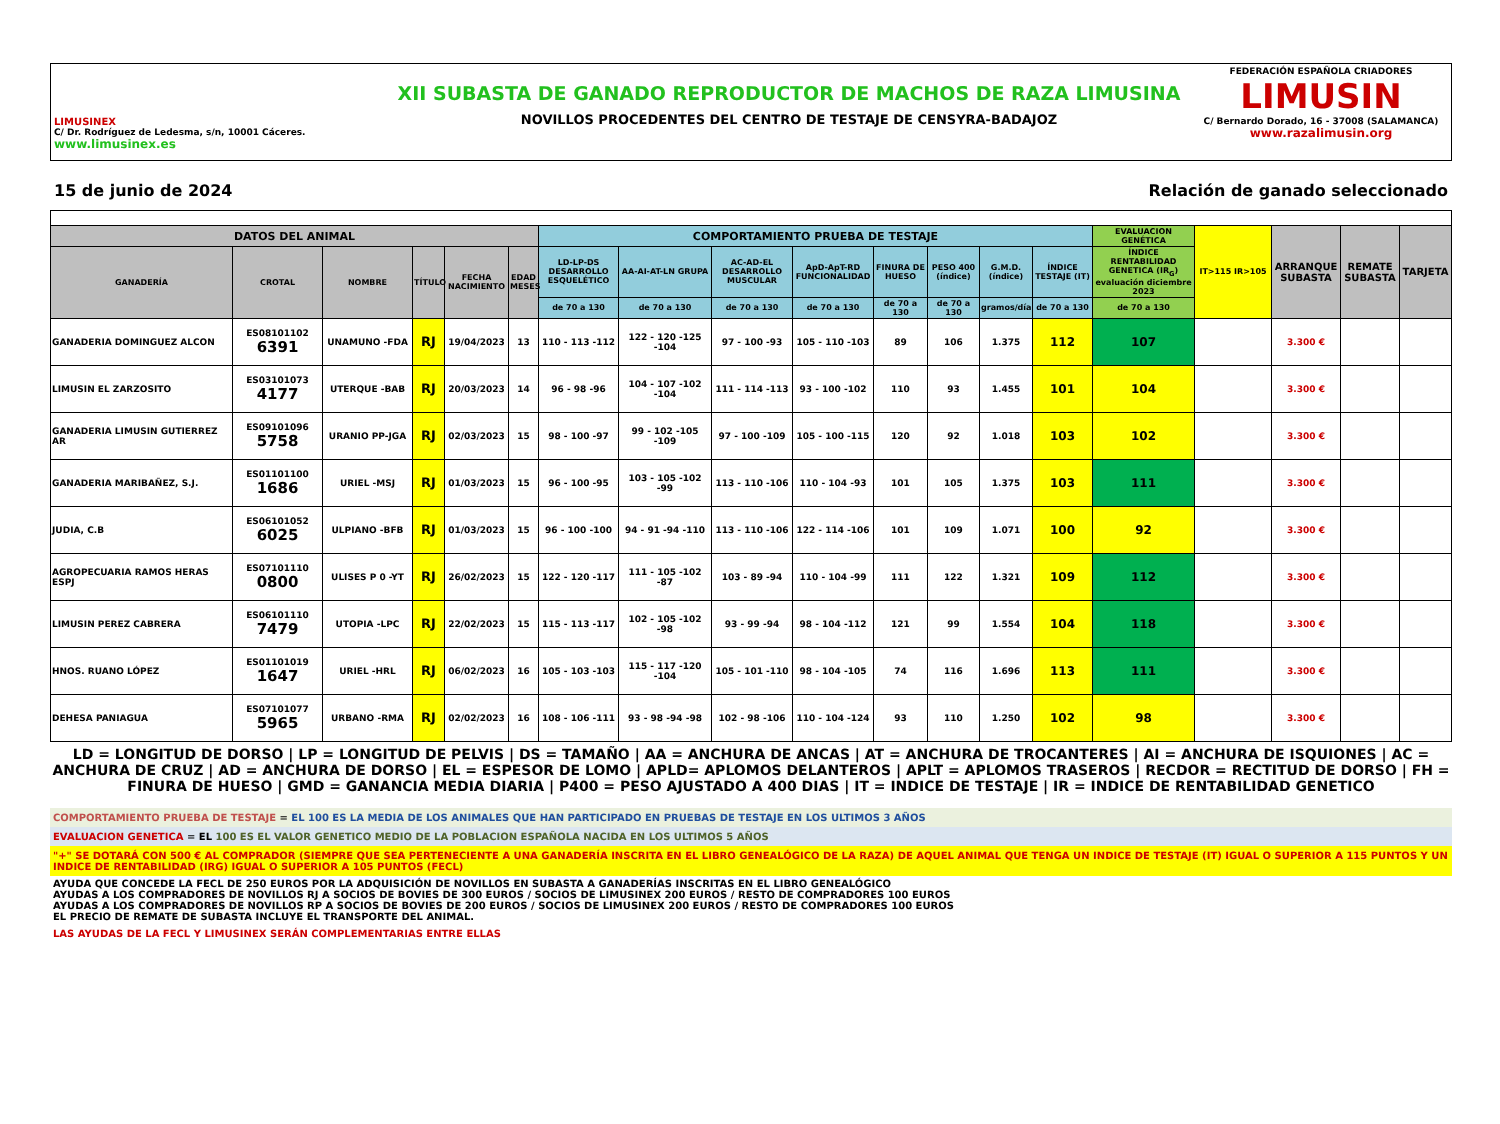LIMUSINEX
C/ Dr. Rodríguez de Ledesma, s/n, 10001 Cáceres.
www.limusinex.es
XII SUBASTA DE GANADO REPRODUCTOR DE MACHOS DE RAZA LIMUSINA
NOVILLOS PROCEDENTES DEL CENTRO DE TESTAJE DE CENSYRA-BADAJOZ
FEDERACIÓN ESPAÑOLA CRIADORES
LIMUSIN
C/ Bernardo Dorado, 16 - 37008 (SALAMANCA)
www.razalimusin.org
15 de junio de 2024 Relación de ganado seleccionado
| DATOS DEL ANIMAL | | | | | | COMPORTAMIENTO PRUEBA DE TESTAJE | | | | | | | | EVALUACION GENÉTICA | IT>115 IR>105 | ARRANQUE SUBASTA | REMATE SUBASTA | TARJETA |
| --- | --- | --- | --- | --- | --- | --- | --- | --- | --- | --- | --- | --- | --- | --- | --- | --- | --- | --- |
| GANADERÍA | CROTAL | NOMBRE | TÍTULO | FECHA NACIMIENTO | EDAD MESES | LD-LP-DS DESARROLLO ESQUELÉTICO | AA-AI-AT-LN GRUPA | AC-AD-EL DESARROLLO MUSCULAR | ApD-ApT-RD FUNCIONALIDAD | FINURA DE HUESO | PESO 400 (índice) | G.M.D. (índice) | ÍNDICE TESTAJE (IT) | ÍNDICE RENTABILIDAD GENETICA (IR<sub>G</sub>) evaluación diciembre 2023 | | | | |
| | | | | | | de 70 a 130 | de 70 a 130 | de 70 a 130 | de 70 a 130 | de 70 a 130 | de 70 a 130 | gramos/día | de 70 a 130 | de 70 a 130 | | | | |
| GANADERIA DOMINGUEZ ALCON | ES08101102 6391 | UNAMUNO -FDA | RJ | 19/04/2023 | 13 | 110 - 113 -112 | 122 - 120 -125 -104 | 97 - 100 -93 | 105 - 110 -103 | 89 | 106 | 1.375 | 112 | 107 | | 3.300 € | | |
| LIMUSIN EL ZARZOSITO | ES03101073 4177 | UTERQUE -BAB | RJ | 20/03/2023 | 14 | 96 - 98 -96 | 104 - 107 -102 -104 | 111 - 114 -113 | 93 - 100 -102 | 110 | 93 | 1.455 | 101 | 104 | | 3.300 € | | |
| GANADERIA LIMUSIN GUTIERREZ AR | ES09101096 5758 | URANIO PP-JGA | RJ | 02/03/2023 | 15 | 98 - 100 -97 | 99 - 102 -105 -109 | 97 - 100 -109 | 105 - 100 -115 | 120 | 92 | 1.018 | 103 | 102 | | 3.300 € | | |
| GANADERIA MARIBAÑEZ, S.J. | ES01101100 1686 | URIEL -MSJ | RJ | 01/03/2023 | 15 | 96 - 100 -95 | 103 - 105 -102 -99 | 113 - 110 -106 | 110 - 104 -93 | 101 | 105 | 1.375 | 103 | 111 | | 3.300 € | | |
| JUDIA, C.B | ES06101052 6025 | ULPIANO -BFB | RJ | 01/03/2023 | 15 | 96 - 100 -100 | 94 - 91 -94 -110 | 113 - 110 -106 | 122 - 114 -106 | 101 | 109 | 1.071 | 100 | 92 | | 3.300 € | | |
| AGROPECUARIA RAMOS HERAS ESPJ | ES07101110 0800 | ULISES P 0 -YT | RJ | 26/02/2023 | 15 | 122 - 120 -117 | 111 - 105 -102 -87 | 103 - 89 -94 | 110 - 104 -99 | 111 | 122 | 1.321 | 109 | 112 | | 3.300 € | | |
| LIMUSIN PEREZ CABRERA | ES06101110 7479 | UTOPIA -LPC | RJ | 22/02/2023 | 15 | 115 - 113 -117 | 102 - 105 -102 -98 | 93 - 99 -94 | 98 - 104 -112 | 121 | 99 | 1.554 | 104 | 118 | | 3.300 € | | |
| HNOS. RUANO LÓPEZ | ES01101019 1647 | URIEL -HRL | RJ | 06/02/2023 | 16 | 105 - 103 -103 | 115 - 117 -120 -104 | 105 - 101 -110 | 98 - 104 -105 | 74 | 116 | 1.696 | 113 | 111 | | 3.300 € | | |
| DEHESA PANIAGUA | ES07101077 5965 | URBANO -RMA | RJ | 02/02/2023 | 16 | 108 - 106 -111 | 93 - 98 -94 -98 | 102 - 98 -106 | 110 - 104 -124 | 93 | 110 | 1.250 | 102 | 98 | | 3.300 € | | |
LD = LONGITUD DE DORSO | LP = LONGITUD DE PELVIS | DS = TAMAÑO | AA = ANCHURA DE ANCAS | AT = ANCHURA DE TROCANTERES | AI = ANCHURA DE ISQUIONES | AC = ANCHURA DE CRUZ | AD = ANCHURA DE DORSO | EL = ESPESOR DE LOMO | APLD= APLOMOS DELANTEROS | APLT = APLOMOS TRASEROS | RECDOR = RECTITUD DE DORSO | FH = FINURA DE HUESO | GMD = GANANCIA MEDIA DIARIA | P400 = PESO AJUSTADO A 400 DIAS | IT = INDICE DE TESTAJE | IR = INDICE DE RENTABILIDAD GENETICO
COMPORTAMIENTO PRUEBA DE TESTAJE = EL 100 ES LA MEDIA DE LOS ANIMALES QUE HAN PARTICIPADO EN PRUEBAS DE TESTAJE EN LOS ULTIMOS 3 AÑOS
EVALUACION GENETICA = EL 100 ES EL VALOR GENETICO MEDIO DE LA POBLACION ESPAÑOLA NACIDA EN LOS ULTIMOS 5 AÑOS
"+" SE DOTARÁ CON 500 € AL COMPRADOR (SIEMPRE QUE SEA PERTENECIENTE A UNA GANADERÍA INSCRITA EN EL LIBRO GENEALÓGICO DE LA RAZA) DE AQUEL ANIMAL QUE TENGA UN INDICE DE TESTAJE (IT) IGUAL O SUPERIOR A 115 PUNTOS Y UN INDICE DE RENTABILIDAD (IRG) IGUAL O SUPERIOR A 105 PUNTOS (FECL)
AYUDA QUE CONCEDE LA FECL DE 250 EUROS POR LA ADQUISICIÓN DE NOVILLOS EN SUBASTA A GANADERÍAS INSCRITAS EN EL LIBRO GENEALÓGICO
AYUDAS A LOS COMPRADORES DE NOVILLOS RJ A SOCIOS DE BOVIES DE 300 EUROS / SOCIOS DE LIMUSINEX 200 EUROS / RESTO DE COMPRADORES 100 EUROS
AYUDAS A LOS COMPRADORES DE NOVILLOS RP A SOCIOS DE BOVIES DE 200 EUROS / SOCIOS DE LIMUSINEX 200 EUROS / RESTO DE COMPRADORES 100 EUROS
EL PRECIO DE REMATE DE SUBASTA INCLUYE EL TRANSPORTE DEL ANIMAL.
LAS AYUDAS DE LA FECL Y LIMUSINEX SERÁN COMPLEMENTARIAS ENTRE ELLAS